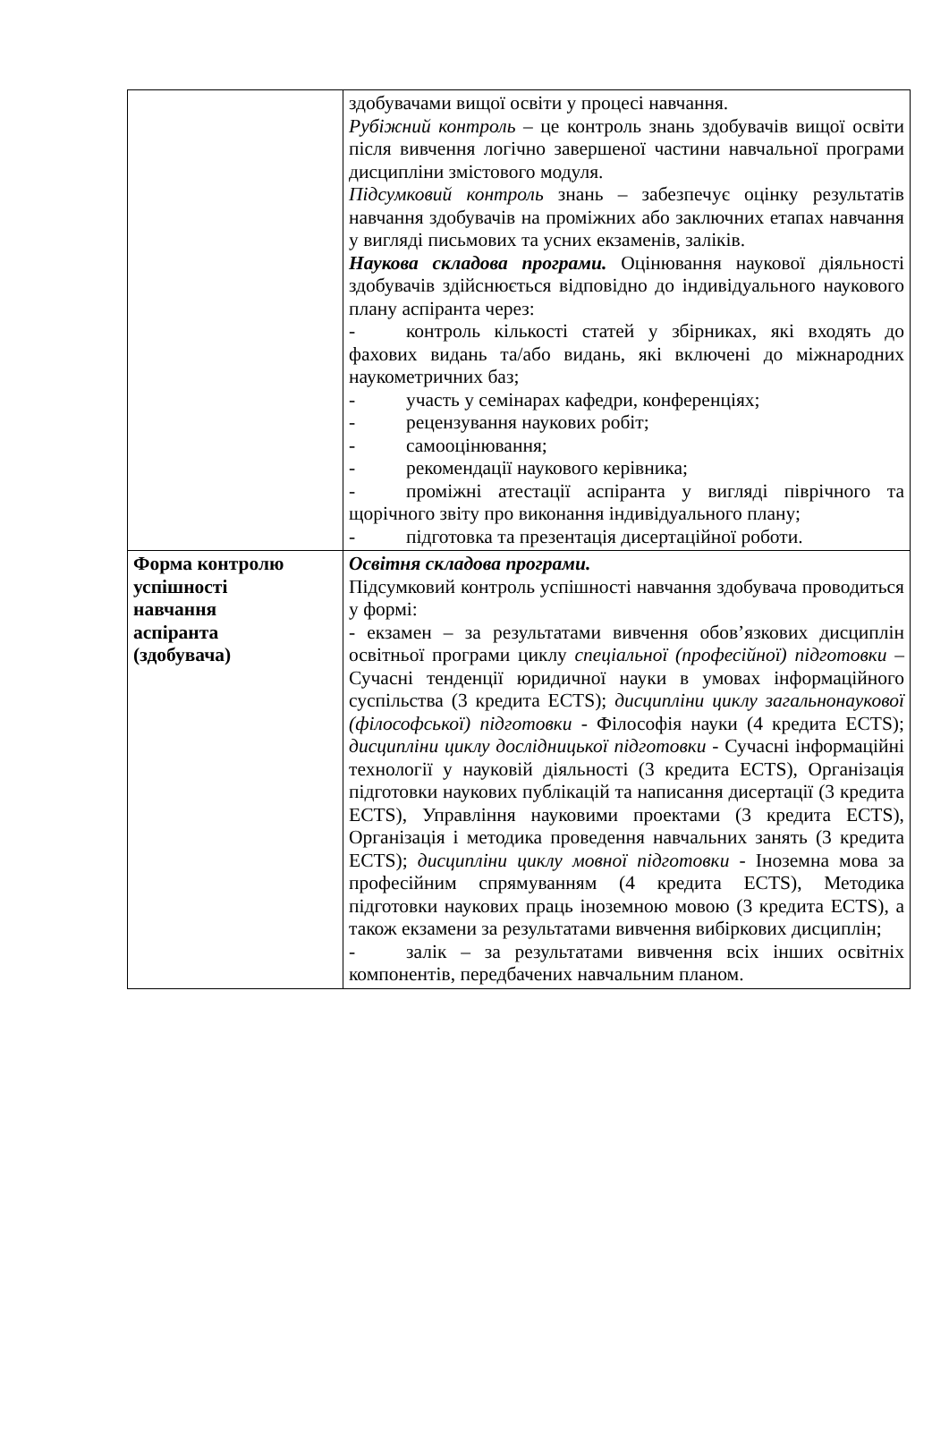| | здобувачами вищої освіти у процесі навчання. Рубіжний контроль – це контроль знань здобувачів вищої освіти після вивчення логічно завершеної частини навчальної програми дисципліни змістового модуля. Підсумковий контроль знань – забезпечує оцінку результатів навчання здобувачів на проміжних або заключних етапах навчання у вигляді письмових та усних екзаменів, заліків. Наукова складова програми. Оцінювання наукової діяльності здобувачів здійснюється відповідно до індивідуального наукового плану аспіранта через: - контроль кількості статей у збірниках, які входять до фахових видань та/або видань, які включені до міжнародних наукометричних баз; - участь у семінарах кафедри, конференціях; - рецензування наукових робіт; - самооцінювання; - рекомендації наукового керівника; - проміжні атестації аспіранта у вигляді піврічного та щорічного звіту про виконання індивідуального плану; - підготовка та презентація дисертаційної роботи. |
| Форма контролю успішності навчання аспіранта (здобувача) | Освітня складова програми. Підсумковий контроль успішності навчання здобувача проводиться у формі: - екзамен – за результатами вивчення обов’язкових дисциплін освітньої програми циклу спеціальної (професійної) підготовки – Сучасні тенденції юридичної науки в умовах інформаційного суспільства (3 кредита ECTS); дисципліни циклу загальнонаукової (філософської) підготовки - Філософія науки (4 кредита ECTS); дисципліни циклу дослідницької підготовки - Сучасні інформаційні технології у науковій діяльності (3 кредита ECTS), Організація підготовки наукових публікацій та написання дисертації (3 кредита ECTS), Управління науковими проектами (3 кредита ECTS), Організація і методика проведення навчальних занять (3 кредита ECTS); дисципліни циклу мовної підготовки - Іноземна мова за професійним спрямуванням (4 кредита ECTS), Методика підготовки наукових праць іноземною мовою (3 кредита ECTS), а також екзамени за результатами вивчення вибіркових дисциплін; - залік – за результатами вивчення всіх інших освітніх компонентів, передбачених навчальним планом. |